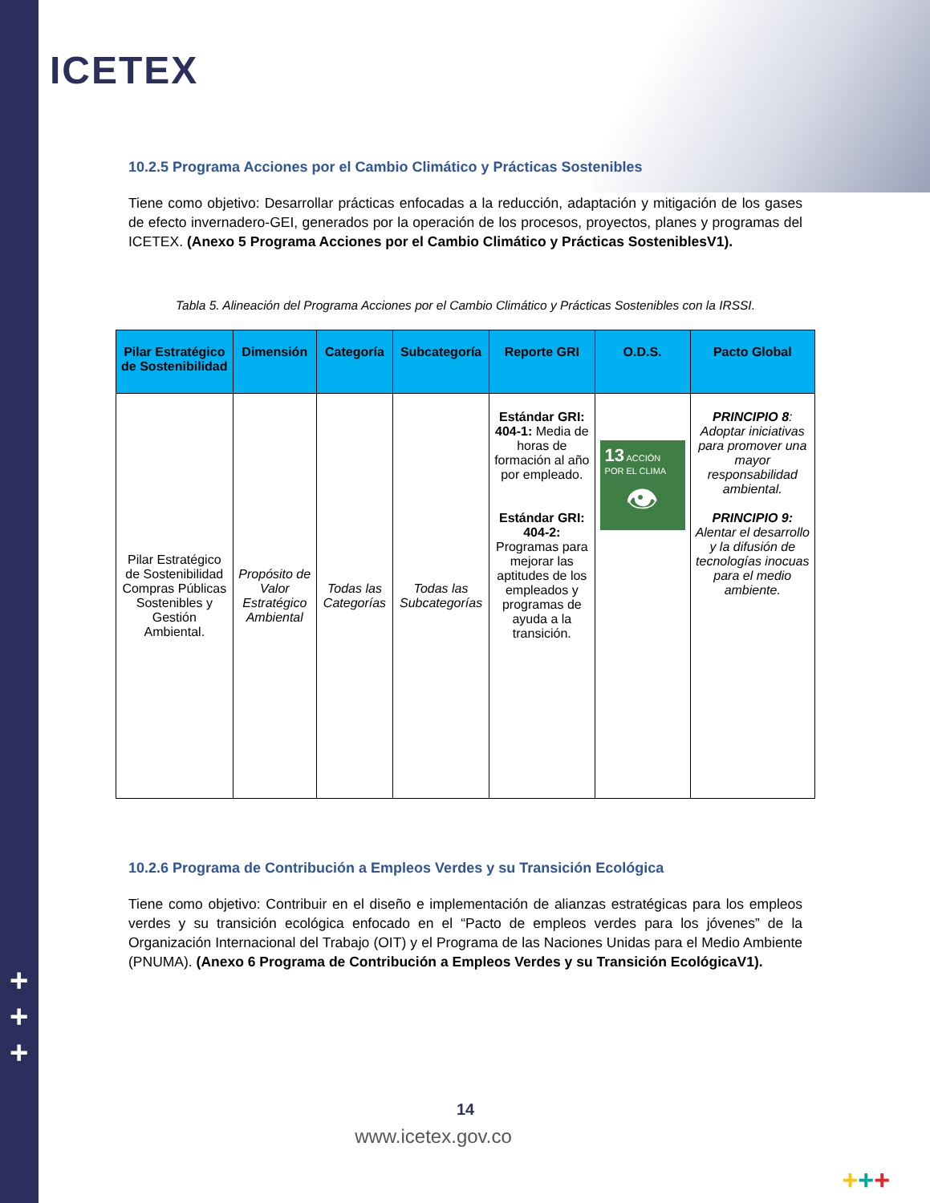ICETEX
+
+
+
10.2.5 Programa Acciones por el Cambio Climático y Prácticas Sostenibles
Tiene como objetivo: Desarrollar prácticas enfocadas a la reducción, adaptación y mitigación de los gases de efecto invernadero-GEI, generados por la operación de los procesos, proyectos, planes y programas del ICETEX. (Anexo 5 Programa Acciones por el Cambio Climático y Prácticas SosteniblesV1).
Tabla 5. Alineación del Programa Acciones por el Cambio Climático y Prácticas Sostenibles con la IRSSI.
| Pilar Estratégico de Sostenibilidad | Dimensión | Categoría | Subcategoría | Reporte GRI | O.D.S. | Pacto Global |
| --- | --- | --- | --- | --- | --- | --- |
| Pilar Estratégico de Sostenibilidad Compras Públicas Sostenibles y Gestión Ambiental. | Propósito de Valor Estratégico Ambiental | Todas las Categorías | Todas las Subcategorías | Estándar GRI: 404-1: Media de horas de formación al año por empleado. Estándar GRI: 404-2: Programas para mejorar las aptitudes de los empleados y programas de ayuda a la transición. | 13 ACCIÓN POR EL CLIMA 👁 | PRINCIPIO 8 : Adoptar iniciativas para promover una mayor responsabilidad ambiental. PRINCIPIO 9: Alentar el desarrollo y la difusión de tecnologías inocuas para el medio ambiente. |
10.2.6 Programa de Contribución a Empleos Verdes y su Transición Ecológica
Tiene como objetivo: Contribuir en el diseño e implementación de alianzas estratégicas para los empleos verdes y su transición ecológica enfocado en el “Pacto de empleos verdes para los jóvenes” de la Organización Internacional del Trabajo (OIT) y el Programa de las Naciones Unidas para el Medio Ambiente (PNUMA). (Anexo 6 Programa de Contribución a Empleos Verdes y su Transición EcológicaV1).
14
www.icetex.gov.co
+++